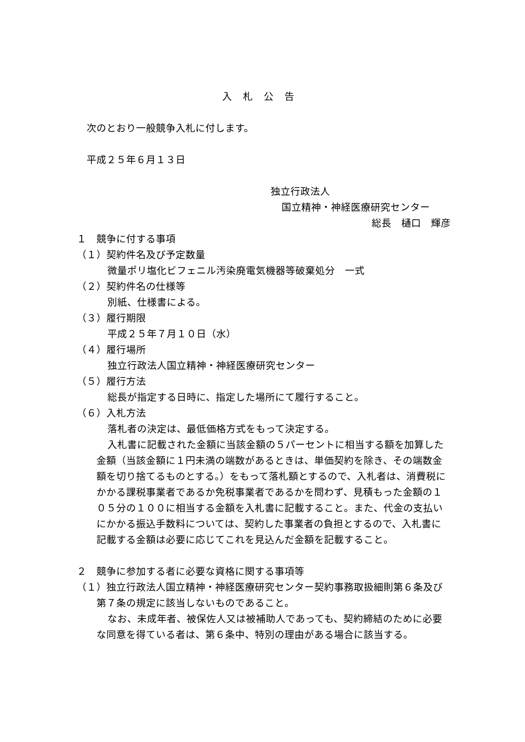入札公告
次のとおり一般競争入札に付します。
平成２５年６月１３日
独立行政法人
国立精神・神経医療研究センター
総長　樋口　輝彦
１　競争に付する事項
（１）契約件名及び予定数量
微量ポリ塩化ビフェニル汚染廃電気機器等破棄処分　一式
（２）契約件名の仕様等
別紙、仕様書による。
（３）履行期限
平成２５年７月１０日（水）
（４）履行場所
独立行政法人国立精神・神経医療研究センター
（５）履行方法
総長が指定する日時に、指定した場所にて履行すること。
（６）入札方法
落札者の決定は、最低価格方式をもって決定する。
入札書に記載された金額に当該金額の５パーセントに相当する額を加算した金額（当該金額に１円未満の端数があるときは、単価契約を除き、その端数金額を切り捨てるものとする。）をもって落札額とするので、入札者は、消費税にかかる課税事業者であるか免税事業者であるかを問わず、見積もった金額の１０５分の１００に相当する金額を入札書に記載すること。また、代金の支払いにかかる振込手数料については、契約した事業者の負担とするので、入札書に記載する金額は必要に応じてこれを見込んだ金額を記載すること。
２　競争に参加する者に必要な資格に関する事項等
（１）独立行政法人国立精神・神経医療研究センター契約事務取扱細則第６条及び第７条の規定に該当しないものであること。
なお、未成年者、被保佐人又は被補助人であっても、契約締結のために必要な同意を得ている者は、第６条中、特別の理由がある場合に該当する。